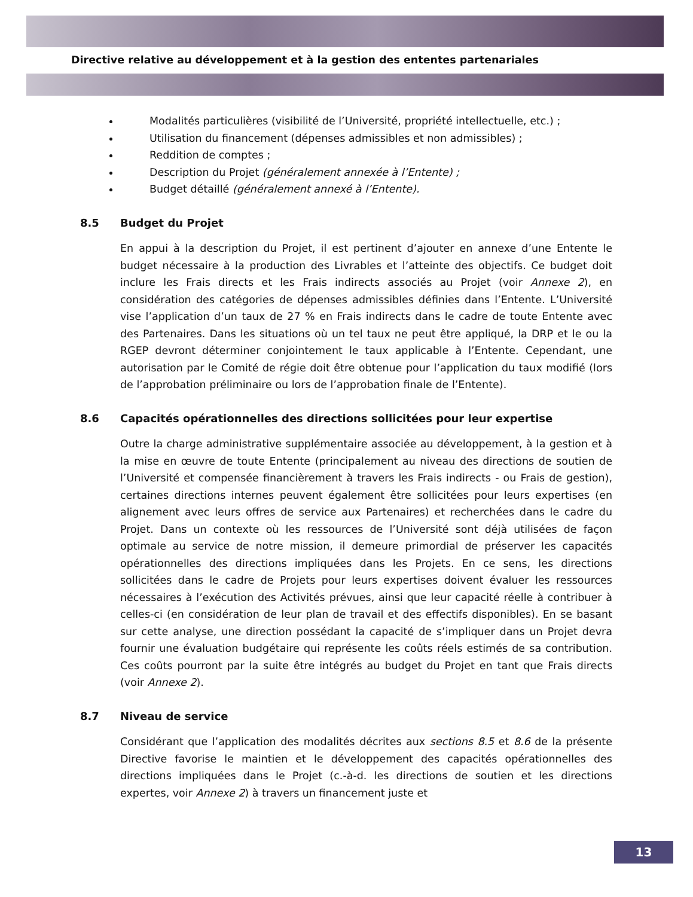Directive relative au développement et à la gestion des ententes partenariales
Modalités particulières (visibilité de l’Université, propriété intellectuelle, etc.) ;
Utilisation du financement (dépenses admissibles et non admissibles) ;
Reddition de comptes ;
Description du Projet (généralement annexée à l’Entente) ;
Budget détaillé (généralement annexé à l’Entente).
8.5 Budget du Projet
En appui à la description du Projet, il est pertinent d’ajouter en annexe d’une Entente le budget nécessaire à la production des Livrables et l’atteinte des objectifs. Ce budget doit inclure les Frais directs et les Frais indirects associés au Projet (voir Annexe 2), en considération des catégories de dépenses admissibles définies dans l’Entente. L’Université vise l’application d’un taux de 27 % en Frais indirects dans le cadre de toute Entente avec des Partenaires. Dans les situations où un tel taux ne peut être appliqué, la DRP et le ou la RGEP devront déterminer conjointement le taux applicable à l’Entente. Cependant, une autorisation par le Comité de régie doit être obtenue pour l’application du taux modifié (lors de l’approbation préliminaire ou lors de l’approbation finale de l’Entente).
8.6 Capacités opérationnelles des directions sollicitées pour leur expertise
Outre la charge administrative supplémentaire associée au développement, à la gestion et à la mise en œuvre de toute Entente (principalement au niveau des directions de soutien de l’Université et compensée financièrement à travers les Frais indirects - ou Frais de gestion), certaines directions internes peuvent également être sollicitées pour leurs expertises (en alignement avec leurs offres de service aux Partenaires) et recherchées dans le cadre du Projet. Dans un contexte où les ressources de l’Université sont déjà utilisées de façon optimale au service de notre mission, il demeure primordial de préserver les capacités opérationnelles des directions impliquées dans les Projets. En ce sens, les directions sollicitées dans le cadre de Projets pour leurs expertises doivent évaluer les ressources nécessaires à l’exécution des Activités prévues, ainsi que leur capacité réelle à contribuer à celles-ci (en considération de leur plan de travail et des effectifs disponibles). En se basant sur cette analyse, une direction possédant la capacité de s’impliquer dans un Projet devra fournir une évaluation budgétaire qui représente les coûts réels estimés de sa contribution. Ces coûts pourront par la suite être intégrés au budget du Projet en tant que Frais directs (voir Annexe 2).
8.7 Niveau de service
Considérant que l’application des modalités décrites aux sections 8.5 et 8.6 de la présente Directive favorise le maintien et le développement des capacités opérationnelles des directions impliquées dans le Projet (c.-à-d. les directions de soutien et les directions expertes, voir Annexe 2) à travers un financement juste et
13